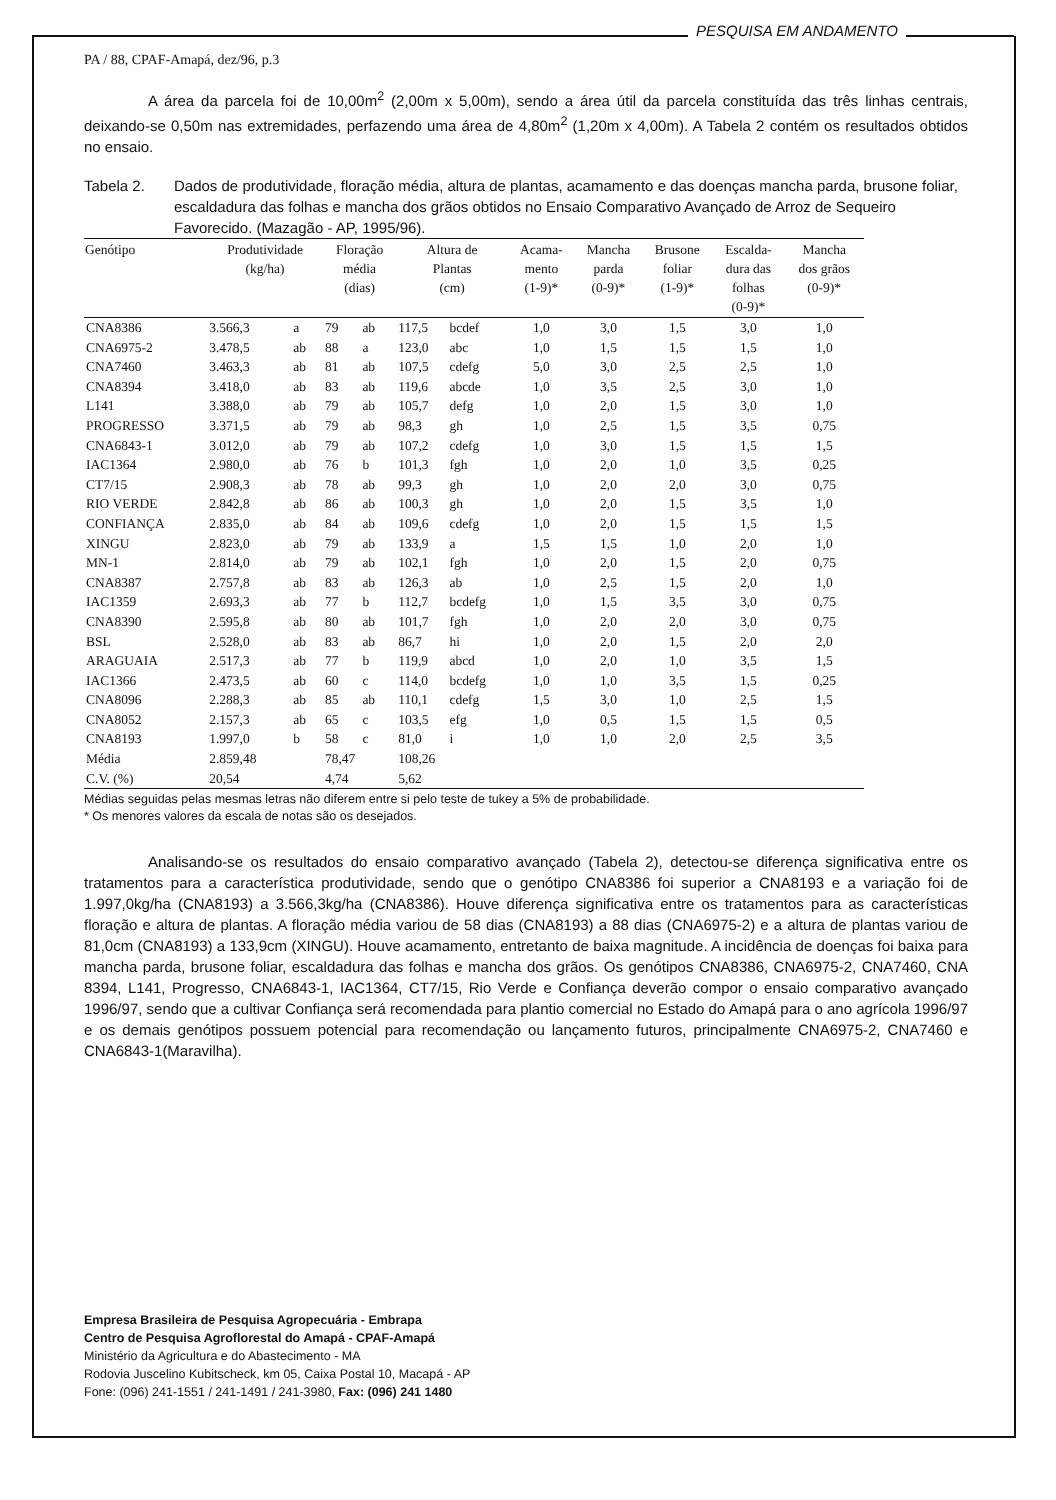PESQUISA EM ANDAMENTO
PA / 88, CPAF-Amapá, dez/96, p.3
A área da parcela foi de 10,00m<sup>2</sup> (2,00m x 5,00m), sendo a área útil da parcela constituída das três linhas centrais, deixando-se 0,50m nas extremidades, perfazendo uma área de 4,80m<sup>2</sup> (1,20m x 4,00m). A Tabela 2 contém os resultados obtidos no ensaio.
Tabela 2. Dados de produtividade, floração média, altura de plantas, acamamento e das doenças mancha parda, brusone foliar, escaldadura das folhas e mancha dos grãos obtidos no Ensaio Comparativo Avançado de Arroz de Sequeiro Favorecido. (Mazagão - AP, 1995/96).
| Genótipo | Produtividade (kg/ha) | | Floração média (dias) | | Altura de Plantas (cm) | | Acama- mento (1-9)* | Mancha parda (0-9)* | Brusone foliar (1-9)* | Escalda- dura das folhas (0-9)* | Mancha dos grãos (0-9)* |
| --- | --- | --- | --- | --- | --- | --- | --- | --- | --- | --- | --- |
| CNA8386 | 3.566,3 | a | 79 | ab | 117,5 | bcdef | 1,0 | 3,0 | 1,5 | 3,0 | 1,0 |
| CNA6975-2 | 3.478,5 | ab | 88 | a | 123,0 | abc | 1,0 | 1,5 | 1,5 | 1,5 | 1,0 |
| CNA7460 | 3.463,3 | ab | 81 | ab | 107,5 | cdefg | 5,0 | 3,0 | 2,5 | 2,5 | 1,0 |
| CNA8394 | 3.418,0 | ab | 83 | ab | 119,6 | abcde | 1,0 | 3,5 | 2,5 | 3,0 | 1,0 |
| L141 | 3.388,0 | ab | 79 | ab | 105,7 | defg | 1,0 | 2,0 | 1,5 | 3,0 | 1,0 |
| PROGRESSO | 3.371,5 | ab | 79 | ab | 98,3 | gh | 1,0 | 2,5 | 1,5 | 3,5 | 0,75 |
| CNA6843-1 | 3.012,0 | ab | 79 | ab | 107,2 | cdefg | 1,0 | 3,0 | 1,5 | 1,5 | 1,5 |
| IAC1364 | 2.980,0 | ab | 76 | b | 101,3 | fgh | 1,0 | 2,0 | 1,0 | 3,5 | 0,25 |
| CT7/15 | 2.908,3 | ab | 78 | ab | 99,3 | gh | 1,0 | 2,0 | 2,0 | 3,0 | 0,75 |
| RIO VERDE | 2.842,8 | ab | 86 | ab | 100,3 | gh | 1,0 | 2,0 | 1,5 | 3,5 | 1,0 |
| CONFIANÇA | 2.835,0 | ab | 84 | ab | 109,6 | cdefg | 1,0 | 2,0 | 1,5 | 1,5 | 1,5 |
| XINGU | 2.823,0 | ab | 79 | ab | 133,9 | a | 1,5 | 1,5 | 1,0 | 2,0 | 1,0 |
| MN-1 | 2.814,0 | ab | 79 | ab | 102,1 | fgh | 1,0 | 2,0 | 1,5 | 2,0 | 0,75 |
| CNA8387 | 2.757,8 | ab | 83 | ab | 126,3 | ab | 1,0 | 2,5 | 1,5 | 2,0 | 1,0 |
| IAC1359 | 2.693,3 | ab | 77 | b | 112,7 | bcdefg | 1,0 | 1,5 | 3,5 | 3,0 | 0,75 |
| CNA8390 | 2.595,8 | ab | 80 | ab | 101,7 | fgh | 1,0 | 2,0 | 2,0 | 3,0 | 0,75 |
| BSL | 2.528,0 | ab | 83 | ab | 86,7 | hi | 1,0 | 2,0 | 1,5 | 2,0 | 2,0 |
| ARAGUAIA | 2.517,3 | ab | 77 | b | 119,9 | abcd | 1,0 | 2,0 | 1,0 | 3,5 | 1,5 |
| IAC1366 | 2.473,5 | ab | 60 | c | 114,0 | bcdefg | 1,0 | 1,0 | 3,5 | 1,5 | 0,25 |
| CNA8096 | 2.288,3 | ab | 85 | ab | 110,1 | cdefg | 1,5 | 3,0 | 1,0 | 2,5 | 1,5 |
| CNA8052 | 2.157,3 | ab | 65 | c | 103,5 | efg | 1,0 | 0,5 | 1,5 | 1,5 | 0,5 |
| CNA8193 | 1.997,0 | b | 58 | c | 81,0 | i | 1,0 | 1,0 | 2,0 | 2,5 | 3,5 |
| Média | 2.859,48 | | 78,47 | | 108,26 | | | | | | |
| C.V. (%) | 20,54 | | 4,74 | | 5,62 | | | | | | |
Médias seguidas pelas mesmas letras não diferem entre si pelo teste de tukey a 5% de probabilidade.
* Os menores valores da escala de notas são os desejados.
Analisando-se os resultados do ensaio comparativo avançado (Tabela 2), detectou-se diferença significativa entre os tratamentos para a característica produtividade, sendo que o genótipo CNA8386 foi superior a CNA8193 e a variação foi de 1.997,0kg/ha (CNA8193) a 3.566,3kg/ha (CNA8386). Houve diferença significativa entre os tratamentos para as características floração e altura de plantas. A floração média variou de 58 dias (CNA8193) a 88 dias (CNA6975-2) e a altura de plantas variou de 81,0cm (CNA8193) a 133,9cm (XINGU). Houve acamamento, entretanto de baixa magnitude. A incidência de doenças foi baixa para mancha parda, brusone foliar, escaldadura das folhas e mancha dos grãos. Os genótipos CNA8386, CNA6975-2, CNA7460, CNA 8394, L141, Progresso, CNA6843-1, IAC1364, CT7/15, Rio Verde e Confiança deverão compor o ensaio comparativo avançado 1996/97, sendo que a cultivar Confiança será recomendada para plantio comercial no Estado do Amapá para o ano agrícola 1996/97 e os demais genótipos possuem potencial para recomendação ou lançamento futuros, principalmente CNA6975-2, CNA7460 e CNA6843-1(Maravilha).
Empresa Brasileira de Pesquisa Agropecuária - Embrapa
Centro de Pesquisa Agroflorestal do Amapá - CPAF-Amapá
Ministério da Agricultura e do Abastecimento - MA
Rodovia Juscelino Kubitscheck, km 05, Caixa Postal 10, Macapá - AP
Fone: (096) 241-1551 / 241-1491 / 241-3980, Fax: (096) 241 1480